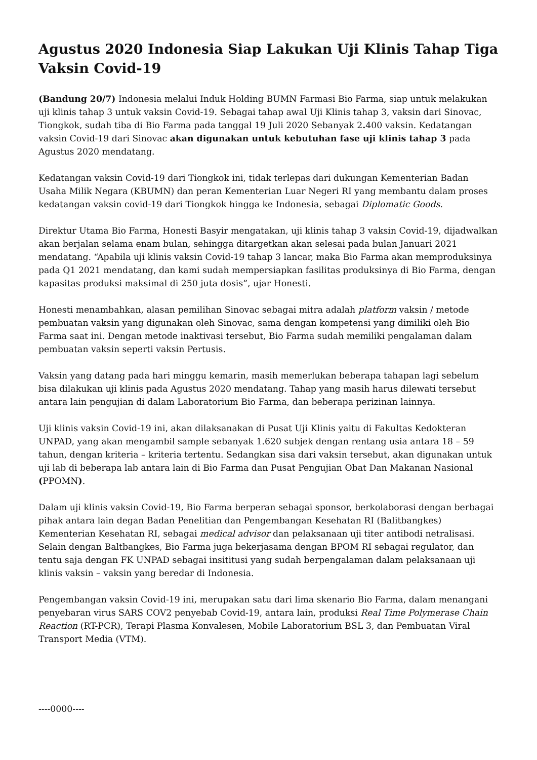Agustus 2020 Indonesia Siap Lakukan Uji Klinis Tahap Tiga Vaksin Covid-19
(Bandung 20/7) Indonesia melalui Induk Holding BUMN Farmasi Bio Farma, siap untuk melakukan uji klinis tahap 3 untuk vaksin Covid-19. Sebagai tahap awal Uji Klinis tahap 3, vaksin dari Sinovac, Tiongkok, sudah tiba di Bio Farma pada tanggal 19 Juli 2020 Sebanyak 2. 400 vaksin. Kedatangan vaksin Covid-19 dari Sinovac akan digunakan untuk kebutuhan fase uji klinis tahap 3 pada Agustus 2020 mendatang.
Kedatangan vaksin Covid-19 dari Tiongkok ini, tidak terlepas dari dukungan Kementerian Badan Usaha Milik Negara (KBUMN) dan peran Kementerian Luar Negeri RI yang membantu dalam proses kedatangan vaksin covid-19 dari Tiongkok hingga ke Indonesia, sebagai Diplomatic Goods.
Direktur Utama Bio Farma, Honesti Basyir mengatakan, uji klinis tahap 3 vaksin Covid-19, dijadwalkan akan berjalan selama enam bulan, sehingga ditargetkan akan selesai pada bulan Januari 2021 mendatang. “Apabila uji klinis vaksin Covid-19 tahap 3 lancar, maka Bio Farma akan memproduksinya pada Q1 2021 mendatang, dan kami sudah mempersiapkan fasilitas produksinya di Bio Farma, dengan kapasitas produksi maksimal di 250 juta dosis”, ujar Honesti.
Honesti menambahkan, alasan pemilihan Sinovac sebagai mitra adalah platform vaksin / metode pembuatan vaksin yang digunakan oleh Sinovac, sama dengan kompetensi yang dimiliki oleh Bio Farma saat ini. Dengan metode inaktivasi tersebut, Bio Farma sudah memiliki pengalaman dalam pembuatan vaksin seperti vaksin Pertusis.
Vaksin yang datang pada hari minggu kemarin, masih memerlukan beberapa tahapan lagi sebelum bisa dilakukan uji klinis pada Agustus 2020 mendatang. Tahap yang masih harus dilewati tersebut antara lain pengujian di dalam Laboratorium Bio Farma, dan beberapa perizinan lainnya.
Uji klinis vaksin Covid-19 ini, akan dilaksanakan di Pusat Uji Klinis yaitu di Fakultas Kedokteran UNPAD, yang akan mengambil sample sebanyak 1.620 subjek dengan rentang usia antara 18 – 59 tahun, dengan kriteria – kriteria tertentu. Sedangkan sisa dari vaksin tersebut, akan digunakan untuk uji lab di beberapa lab antara lain di Bio Farma dan Pusat Pengujian Obat Dan Makanan Nasional (PPOMN).
Dalam uji klinis vaksin Covid-19, Bio Farma berperan sebagai sponsor, berkolaborasi dengan berbagai pihak antara lain degan Badan Penelitian dan Pengembangan Kesehatan RI (Balitbangkes) Kementerian Kesehatan RI, sebagai medical advisor dan pelaksanaan uji titer antibodi netralisasi. Selain dengan Baltbangkes, Bio Farma juga bekerjasama dengan BPOM RI sebagai regulator, dan tentu saja dengan FK UNPAD sebagai insititusi yang sudah berpengalaman dalam pelaksanaan uji klinis vaksin – vaksin yang beredar di Indonesia.
Pengembangan vaksin Covid-19 ini, merupakan satu dari lima skenario Bio Farma, dalam menangani penyebaran virus SARS COV2 penyebab Covid-19, antara lain, produksi Real Time Polymerase Chain Reaction (RT-PCR), Terapi Plasma Konvalesen, Mobile Laboratorium BSL 3, dan Pembuatan Viral Transport Media (VTM).
----0000----